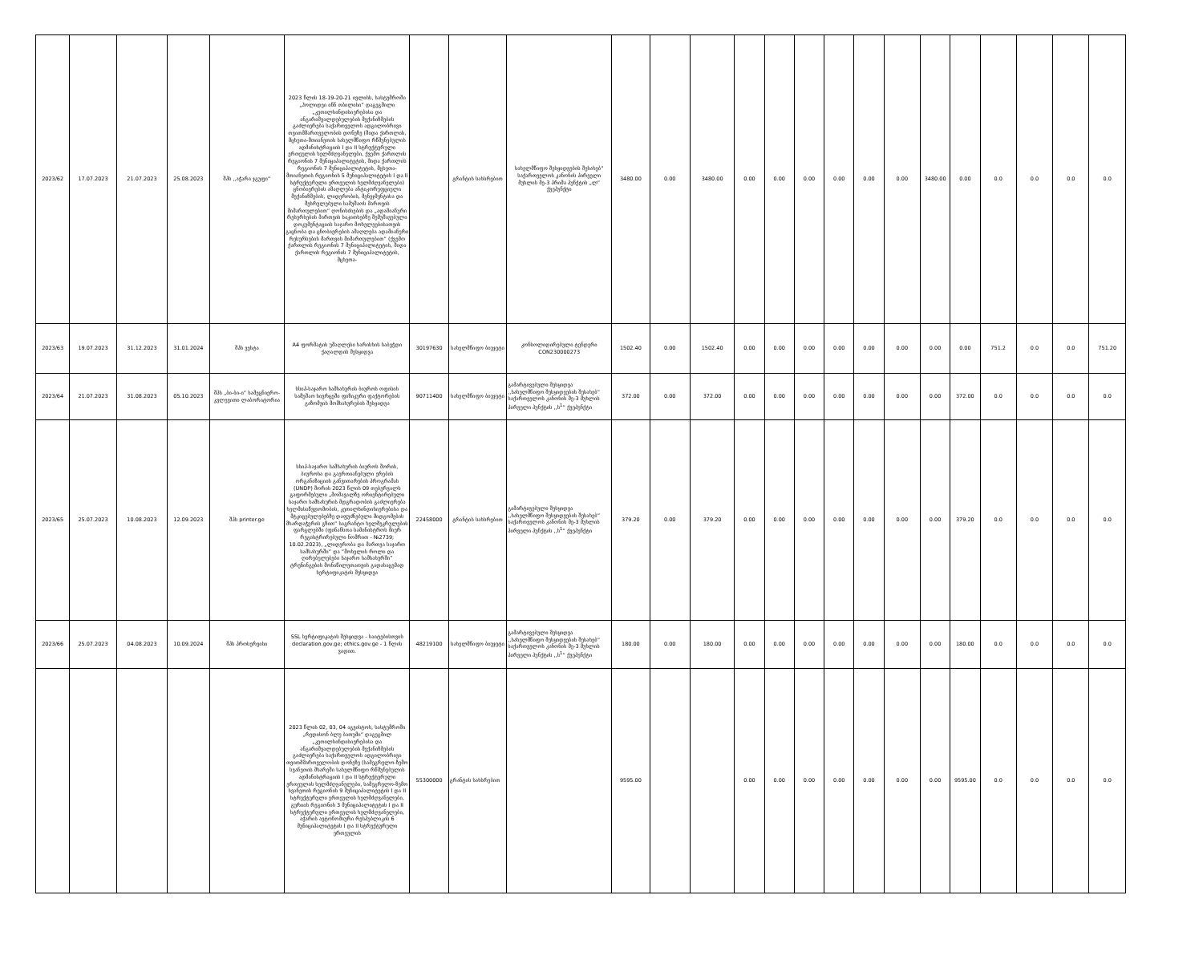| 2023/62 | 17.07.2023 | 21.07.2023 | 25.08.2023 | შპს ,,აჭარა ჯგუფი'' | 2023 წლის 18-19-20-21 ივლისს, სასტუმროში „ჰოლიდეი ინნ თბილისი“ დაგეგმილი „კეთილსინდისიერებისა და ანგარიშვალდებულების მექანიზმების გაძლიერება საქართველოს ადგილობრივი თვითმმართველობის დონეზე (შიდა ქართლის, მცხეთა-მთიანეთის სახელმწიფო რწმუნებულის ადმინისტრაციის I და II სტრუქტურული ერთეულის ხელმძღვანელები, ქვემო ქართლის რეგიონის 7 მუნიციპალიტეტის, შიდა ქართლის რეგიონის 7 მუნიციპალიტეტის, მცხეთა-მთიანეთის რეგიონის 5 მუნიციპალიტეტის I და II სტრუქტურული ერთეულის ხელმძღვანელები) ცნობიერების ამაღლება ანტიკორუფციული მექანიზმების, ლიდერობის, მენეჯმენტისა და შესრულებული სამუშაოს მართვის მიმართულებით“ ღონისძიების და „ადამიანური რესურსების მართვის საკითხებზე შემუშავებული დოკუმენტაციის საჯარო მოხელეებისათვის გაცნობა და ცნობიერების ამაღლება ადამიანური რესურსების მართვის მიმართულებით“ (ქვემო ქართლის რეგიონის 7 მუნიციპალიტეტის, შიდა ქართლის რეგიონის 7 მუნიციპალიტეტის, მცხეთა- | | გრანტის სახსრებით | სახელმწიფო შესყიდვების შესახებ“ საქართველოს კანონის პირველი მუხლის მე-3 პრიმა პუნქტის „ლ“ ქვეპუნქტი | 3480.00 | 0.00 | 3480.00 | 0.00 | 0.00 | 0.00 | 0.00 | 0.00 | 0.00 | 3480.00 | 0.00 | 0.0 | 0.0 | 0.0 | 0.0 |
| 2023/63 | 19.07.2023 | 31.12.2023 | 31.01.2024 | შპს ვესტა | A4 ფორმატის უმაღლესი ხარისხის საბეჭდი ქაღალდის შესყიდვა | 30197630 | სახელმწიფო ბიუჯეტი | კონსოლიდირებული ტენდერი CON230000273 | 1502.40 | 0.00 | 1502.40 | 0.00 | 0.00 | 0.00 | 0.00 | 0.00 | 0.00 | 0.00 | 0.00 | 751.2 | 0.0 | 0.0 | 751.20 |
| 2023/64 | 21.07.2023 | 31.08.2023 | 05.10.2023 | შპს „ბი-ბი-ი“ სამეცნიერო-კვლევითი ლაბორატორია | სსიპ-საჯარო სამსახურის ბიუროს ოფისის სამუშაო სივრცეში ფიზიკური ფაქტორების გაზომვის მომსახურების შესყიდვა | 90711400 | სახელმწიფო ბიუჯეტი | გამარტივებული შესყიდვა ,,სახელმწიფო შესყიდვების შესახებ“ საქართველოს კანონის მე-3 მუხლის პირველი პუნქტის ,,ს<sup>1</sup>“ ქვეპუნქტი | 372.00 | 0.00 | 372.00 | 0.00 | 0.00 | 0.00 | 0.00 | 0.00 | 0.00 | 0.00 | 372.00 | 0.0 | 0.0 | 0.0 | 0.0 |
| 2023/65 | 25.07.2023 | 10.08.2023 | 12.09.2023 | შპს printer.ge | სსიპ-საჯარო სამსახურის ბიუროს შორის, ბიუროსა და გაერთიანებული ერების ორგანიზაციის განვითარების პროგრამას (UNDP) შორის 2023 წლის 09 თებერვალს გაფორმებული „მომავალზე ორიენტირებული საჯარო სამსახურის მდგრადობის გაძლიერება ხელმისაწვდომობის, კეთილსინდისიერებისა და მტკიცებულებებზე დაფუძნებული მიდგომების მხარდაჭერის გზით“ საგრანტო ხელშეკრულების ფარგლებში (ფინანსთა სამინისტროს მიერ რეგისტრირებული ნომრით - №2739; 10.02.2023), „ლიდერობა და მართვა საჯარო სამსახურში“ და “მოხელის როლი და ღირებულებები საჯარო სამსახურში” ტრენინგების მონაწილეთათვის გადასაცემად სერტიფიკატის შესყიდვა | 22458000 | გრანტის სახსრებით | გამარტივებული შესყიდვა ,,სახელმწიფო შესყიდვების შესახებ“ საქართველოს კანონის მე-3 მუხლის პირველი პუნქტის ,,ს<sup>1</sup>“ ქვეპუნქტი | 379.20 | 0.00 | 379.20 | 0.00 | 0.00 | 0.00 | 0.00 | 0.00 | 0.00 | 0.00 | 379.20 | 0.0 | 0.0 | 0.0 | 0.0 |
| 2023/66 | 25.07.2023 | 04.08.2023 | 10.09.2024 | შპს პროსერვისი | SSL სერტიფიკატის შესყიდვა - საიტებისთვის declaration.gov.ge; ethics.gov.ge - 1 წლის ვადით. | 48219100 | სახელმწიფო ბიუჯეტი | გამარტივებული შესყიდვა ,,სახელმწიფო შესყიდვების შესახებ“ საქართველოს კანონის მე-3 მუხლის პირველი პუნქტის ,,ს<sup>1</sup>“ ქვეპუნქტი | 180.00 | 0.00 | 180.00 | 0.00 | 0.00 | 0.00 | 0.00 | 0.00 | 0.00 | 0.00 | 180.00 | 0.0 | 0.0 | 0.0 | 0.0 |
| | | | | | 2023 წლის 02, 03, 04 აგვისტოს, სასტუმროში „რედისონ ბლუ ბათუმი“ დაგეგმილ „კეთილსინდისიერებისა და ანგარიშვალდებულების მექანიზმების გაძლიერება საქართველოს ადგილობრივი თვითმმართველობის დონეზე (სამეგრელო-ზემო სვანეთის მხარეში სახელმწიფო რწმუნებულის ადმინისტრაციის I და II სტრუქტურული ერთეულის ხელმძღვანელები, სამეგრელო-ზემო სვანეთის რეგიონის 9 მუნიციპალიტეტის I და II სტრუქტურული ერთეულის ხელმძღვანელები, გურიის რეგიონის 3 მუნიციპალიტეტის I და II სტრუქტურული ერთეულის ხელმძღვანელები, აჭარის ავტონომიური რესპუბლიკის 6 მუნიციპალიტეტის I და II სტრუქტურული ერთეულის | 55300000 | გრანტის სახსრებით | | 9595.00 | | | 0.00 | 0.00 | 0.00 | 0.00 | 0.00 | 0.00 | 0.00 | 9595.00 | 0.0 | 0.0 | 0.0 | 0.0 |